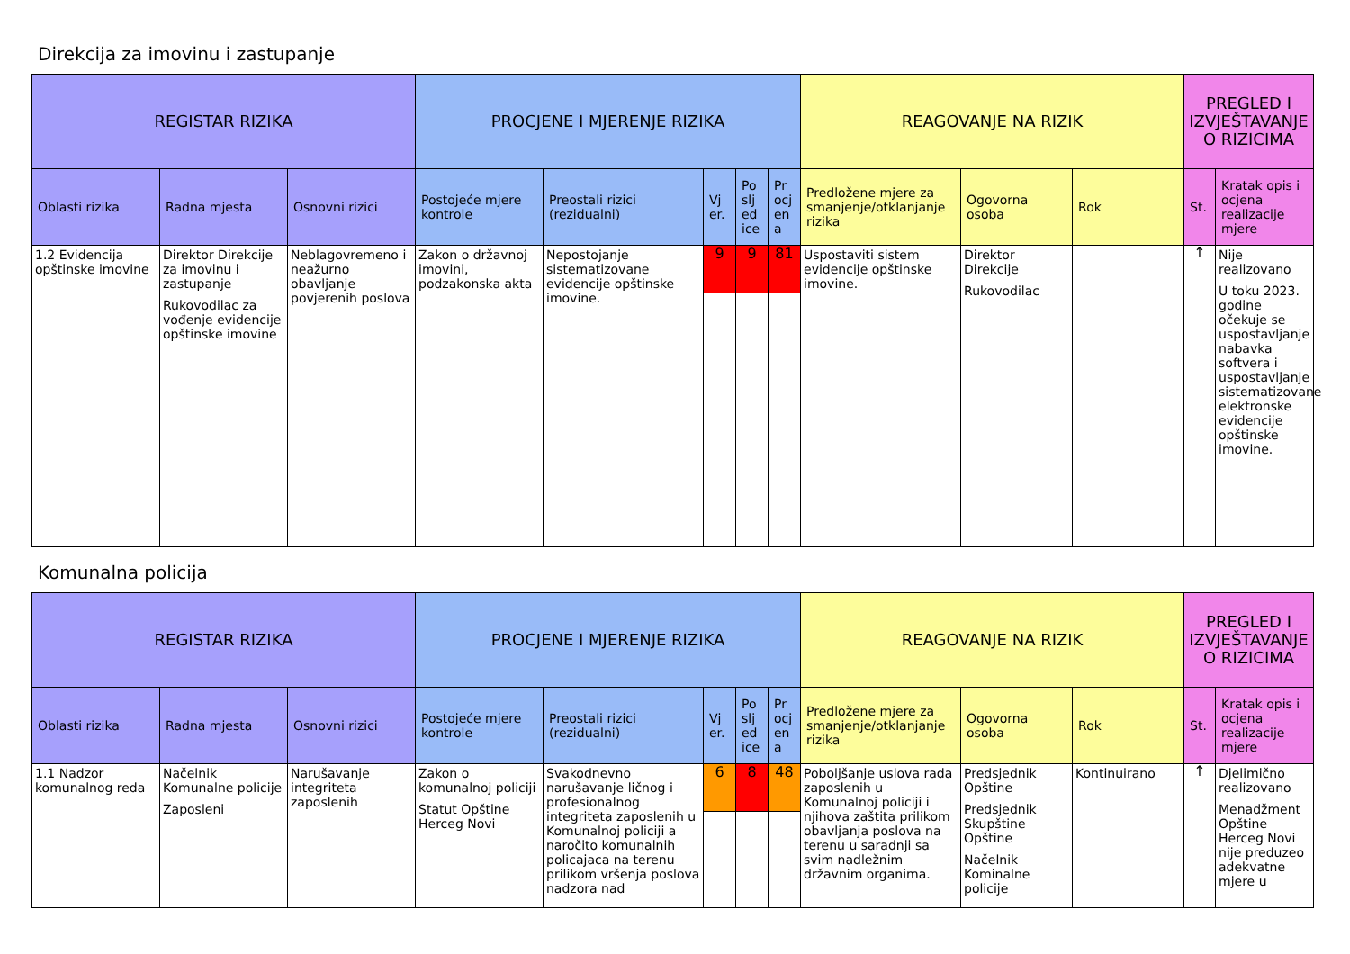Direkcija za imovinu i zastupanje
| REGISTAR RIZIKA | | | PROCJENE I MJERENJE RIZIKA | | | | | REAGOVANJE NA RIZIK | | | PREGLED I IZVJEŠTAVANJE O RIZICIMA | |
| --- | --- | --- | --- | --- | --- | --- | --- | --- | --- | --- | --- | --- |
| Oblasti rizika | Radna mjesta | Osnovni rizici | Postojeće mjere kontrole | Preostali rizici (rezidualni) | Vj er. | Po slj ed ice | Pr ocj en a | Predložene mjere za smanjenje/otklanjanje rizika | Ogovorna osoba | Rok | St. | Kratak opis i ocjena realizacije mjere |
| 1.2 Evidencija opštinske imovine | Direktor Direkcije za imovinu i zastupanje Rukovodilac za vođenje evidencije opštinske imovine | Neblagovremeno i neažurno obavljanje povjerenih poslova | Zakon o državnoj imovini, podzakonska akta | Nepostojanje sistematizovane evidencije opštinske imovine. | 9 | 9 | 81 | Uspostaviti sistem evidencije opštinske imovine. | Direktor Direkcije Rukovodilac | | ↑ | Nije realizovano U toku 2023. godine očekuje se uspostavljanje nabavka softvera i uspostavljanje sistematizovane elektronske evidencije opštinske imovine. |
Komunalna policija
| REGISTAR RIZIKA | | | PROCJENE I MJERENJE RIZIKA | | | | | REAGOVANJE NA RIZIK | | | PREGLED I IZVJEŠTAVANJE O RIZICIMA | |
| --- | --- | --- | --- | --- | --- | --- | --- | --- | --- | --- | --- | --- |
| Oblasti rizika | Radna mjesta | Osnovni rizici | Postojeće mjere kontrole | Preostali rizici (rezidualni) | Vj er. | Po slj ed ice | Pr ocj en a | Predložene mjere za smanjenje/otklanjanje rizika | Ogovorna osoba | Rok | St. | Kratak opis i ocjena realizacije mjere |
| 1.1 Nadzor komunalnog reda | Načelnik Komunalne policije Zaposleni | Narušavanje integriteta zaposlenih | Zakon o komunalnoj policiji Statut Opštine Herceg Novi | Svakodnevno narušavanje ličnog i profesionalnog integriteta zaposlenih u Komunalnoj policiji a naročito komunalnih policajaca na terenu prilikom vršenja poslova nadzora nad | 6 | 8 | 48 | Poboljšanje uslova rada zaposlenih u Komunalnoj policiji i njihova zaštita prilikom obavljanja poslova na terenu u saradnji sa svim nadležnim državnim organima. | Predsjednik Opštine Predsjednik Skupštine Opštine Načelnik Kominalne policije | Kontinuirano | ↑ | Djelimično realizovano Menadžment Opštine Herceg Novi nije preduzeo adekvatne mjere u |